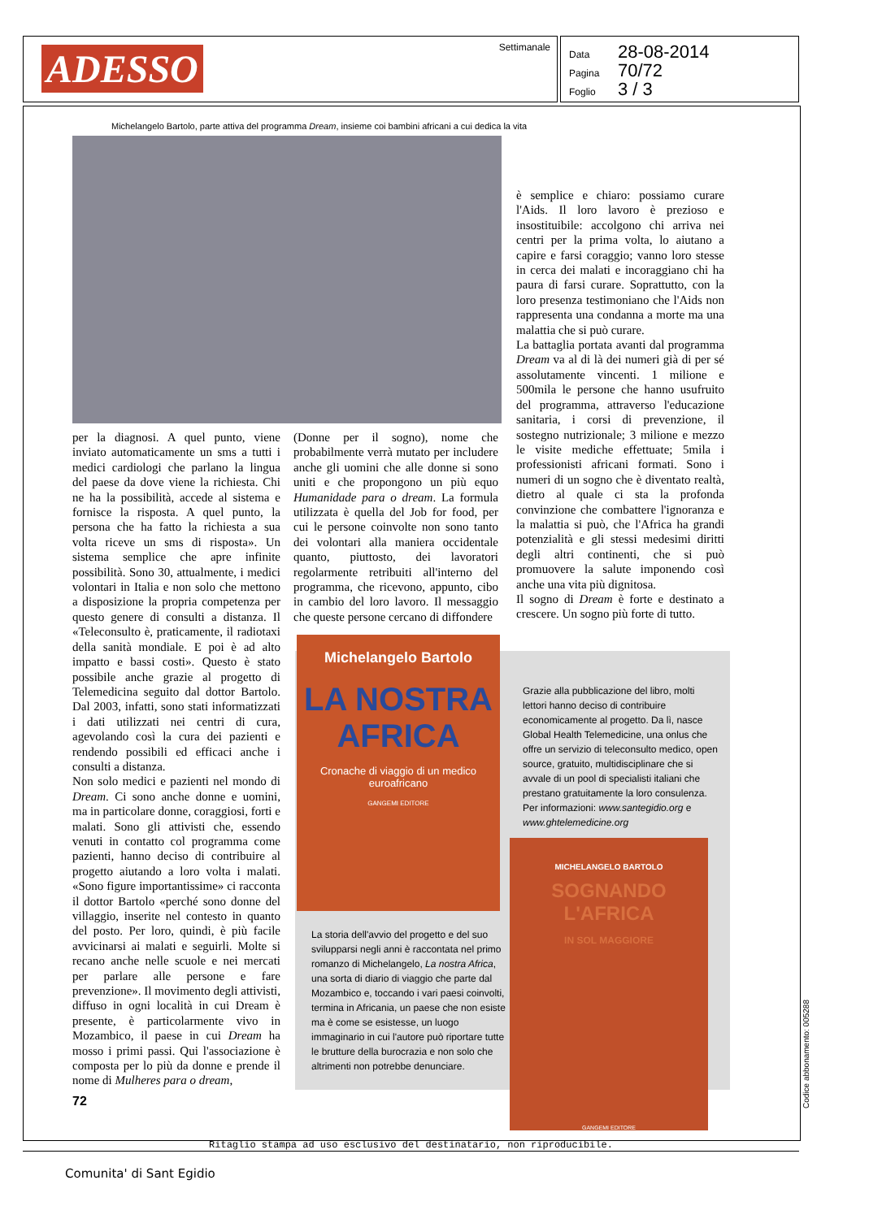ADESSO Settimanale
Data 28-08-2014
Pagina 70/72
Foglio 3 / 3
Michelangelo Bartolo, parte attiva del programma Dream, insieme coi bambini africani a cui dedica la vita
per la diagnosi. A quel punto, viene inviato automaticamente un sms a tutti i medici cardiologi che parlano la lingua del paese da dove viene la richiesta. Chi ne ha la possibilità, accede al sistema e fornisce la risposta. A quel punto, la persona che ha fatto la richiesta a sua volta riceve un sms di risposta». Un sistema semplice che apre infinite possibilità. Sono 30, attualmente, i medici volontari in Italia e non solo che mettono a disposizione la propria competenza per questo genere di consulti a distanza. Il «Teleconsulto è, praticamente, il radiotaxi della sanità mondiale. E poi è ad alto impatto e bassi costi». Questo è stato possibile anche grazie al progetto di Telemedicina seguito dal dottor Bartolo. Dal 2003, infatti, sono stati informatizzati i dati utilizzati nei centri di cura, agevolando così la cura dei pazienti e rendendo possibili ed efficaci anche i consulti a distanza.
Non solo medici e pazienti nel mondo di Dream. Ci sono anche donne e uomini, ma in particolare donne, coraggiosi, forti e malati. Sono gli attivisti che, essendo venuti in contatto col programma come pazienti, hanno deciso di contribuire al progetto aiutando a loro volta i malati. «Sono figure importantissime» ci racconta il dottor Bartolo «perché sono donne del villaggio, inserite nel contesto in quanto del posto. Per loro, quindi, è più facile avvicinarsi ai malati e seguirli. Molte si recano anche nelle scuole e nei mercati per parlare alle persone e fare prevenzione». Il movimento degli attivisti, diffuso in ogni località in cui Dream è presente, è particolarmente vivo in Mozambico, il paese in cui Dream ha mosso i primi passi. Qui l'associazione è composta per lo più da donne e prende il nome di Mulheres para o dream,
(Donne per il sogno), nome che probabilmente verrà mutato per includere anche gli uomini che alle donne si sono uniti e che propongono un più equo Humanidade para o dream. La formula utilizzata è quella del Job for food, per cui le persone coinvolte non sono tanto dei volontari alla maniera occidentale quanto, piuttosto, dei lavoratori regolarmente retribuiti all'interno del programma, che ricevono, appunto, cibo in cambio del loro lavoro. Il messaggio che queste persone cercano di diffondere
è semplice e chiaro: possiamo curare l'Aids. Il loro lavoro è prezioso e insostituibile: accolgono chi arriva nei centri per la prima volta, lo aiutano a capire e farsi coraggio; vanno loro stesse in cerca dei malati e incoraggiano chi ha paura di farsi curare. Soprattutto, con la loro presenza testimoniano che l'Aids non rappresenta una condanna a morte ma una malattia che si può curare.
La battaglia portata avanti dal programma Dream va al di là dei numeri già di per sé assolutamente vincenti. 1 milione e 500mila le persone che hanno usufruito del programma, attraverso l'educazione sanitaria, i corsi di prevenzione, il sostegno nutrizionale; 3 milione e mezzo le visite mediche effettuate; 5mila i professionisti africani formati. Sono i numeri di un sogno che è diventato realtà, dietro al quale ci sta la profonda convinzione che combattere l'ignoranza e la malattia si può, che l'Africa ha grandi potenzialità e gli stessi medesimi diritti degli altri continenti, che si può promuovere la salute imponendo così anche una vita più dignitosa.
Il sogno di Dream è forte e destinato a crescere. Un sogno più forte di tutto.
Grazie alla pubblicazione del libro, molti lettori hanno deciso di contribuire economicamente al progetto. Da lì, nasce Global Health Telemedicine, una onlus che offre un servizio di teleconsulto medico, open source, gratuito, multidisciplinare che si avvale di un pool di specialisti italiani che prestano gratuitamente la loro consulenza. Per informazioni: www.santegidio.org e www.ghtelemedicine.org
La storia dell'avvio del progetto e del suo svilupparsi negli anni è raccontata nel primo romanzo di Michelangelo, La nostra Africa, una sorta di diario di viaggio che parte dal Mozambico e, toccando i vari paesi coinvolti, termina in Africania, un paese che non esiste ma è come se esistesse, un luogo immaginario in cui l'autore può riportare tutte le brutture della burocrazia e non solo che altrimenti non potrebbe denunciare.
Michelangelo Bartolo
LA NOSTRA
AFRICA
Cronache di viaggio di un medico euroafricano
GANGEMI EDITORE
MICHELANGELO BARTOLO
SOGNANDO
L'AFRICA
IN SOL MAGGIORE
GANGEMI EDITORE
72
Ritaglio stampa ad uso esclusivo del destinatario, non riproducibile.
Codice abbonamento: 005288
Comunita' di Sant Egidio